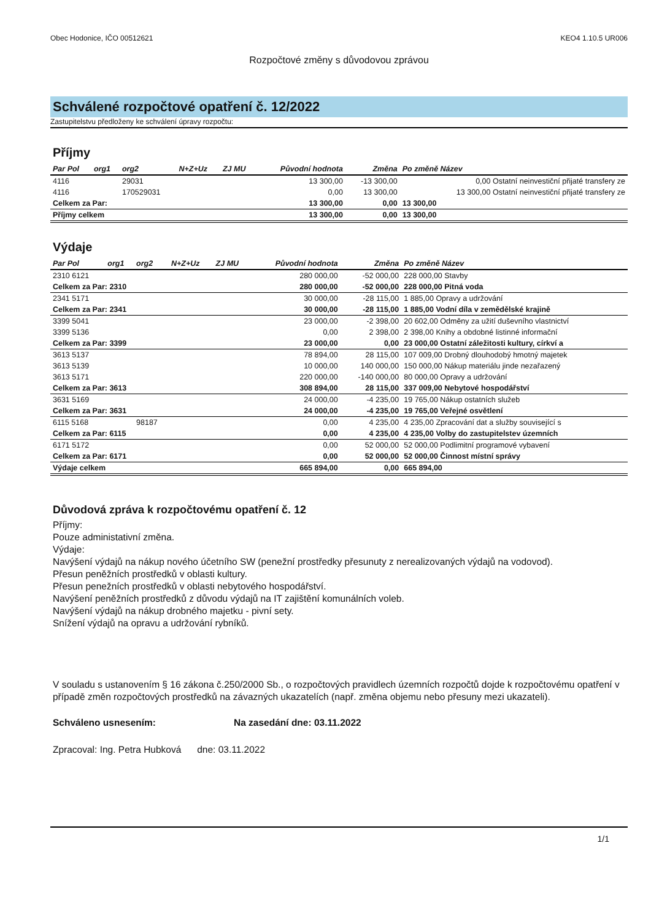Obec Hodonice, IČO 00512621 KEO4 1.10.5 UR006
Rozpočtové změny s důvodovou zprávou
Schválené rozpočtové opatření č. 12/2022
Zastupitelstvu předloženy ke schválení úpravy rozpočtu:
Příjmy
| Par Pol | org1 | org2 | N+Z+Uz | ZJ MU | Původní hodnota | Změna | Po změně Název |
| --- | --- | --- | --- | --- | --- | --- | --- |
| 4116 | | 29031 | | | 13 300,00 | -13 300,00 | 0,00 Ostatní neinvestiční přijaté transfery ze |
| 4116 | | 170529031 | | | 0,00 | 13 300,00 | 13 300,00 Ostatní neinvestiční přijaté transfery ze |
| Celkem za Par: | | | | | 13 300,00 | 0,00 | 13 300,00 |
| Příjmy celkem | | | | | 13 300,00 | 0,00 | 13 300,00 |
Výdaje
| Par Pol | org1 | org2 | N+Z+Uz | ZJ MU | Původní hodnota | Změna | Po změně Název |
| --- | --- | --- | --- | --- | --- | --- | --- |
| 2310 6121 | | | | | 280 000,00 | -52 000,00 | 228 000,00 Stavby |
| Celkem za Par: 2310 | | | | | 280 000,00 | -52 000,00 | 228 000,00 Pitná voda |
| 2341 5171 | | | | | 30 000,00 | -28 115,00 | 1 885,00 Opravy a udržování |
| Celkem za Par: 2341 | | | | | 30 000,00 | -28 115,00 | 1 885,00 Vodní díla v zemědělské krajině |
| 3399 5041 | | | | | 23 000,00 | -2 398,00 | 20 602,00 Odměny za užití duševního vlastnictví |
| 3399 5136 | | | | | 0,00 | 2 398,00 | 2 398,00 Knihy a obdobné listinné informační |
| Celkem za Par: 3399 | | | | | 23 000,00 | 0,00 | 23 000,00 Ostatní záležitosti kultury, církví a |
| 3613 5137 | | | | | 78 894,00 | 28 115,00 | 107 009,00 Drobný dlouhodobý hmotný majetek |
| 3613 5139 | | | | | 10 000,00 | 140 000,00 | 150 000,00 Nákup materiálu jinde nezařazený |
| 3613 5171 | | | | | 220 000,00 | -140 000,00 | 80 000,00 Opravy a udržování |
| Celkem za Par: 3613 | | | | | 308 894,00 | 28 115,00 | 337 009,00 Nebytové hospodářství |
| 3631 5169 | | | | | 24 000,00 | -4 235,00 | 19 765,00 Nákup ostatních služeb |
| Celkem za Par: 3631 | | | | | 24 000,00 | -4 235,00 | 19 765,00 Veřejné osvětlení |
| 6115 5168 | | 98187 | | | 0,00 | 4 235,00 | 4 235,00 Zpracování dat a služby související s |
| Celkem za Par: 6115 | | | | | 0,00 | 4 235,00 | 4 235,00 Volby do zastupitelstev územních |
| 6171 5172 | | | | | 0,00 | 52 000,00 | 52 000,00 Podlimitní programové vybavení |
| Celkem za Par: 6171 | | | | | 0,00 | 52 000,00 | 52 000,00 Činnost místní správy |
| Výdaje celkem | | | | | 665 894,00 | 0,00 | 665 894,00 |
Důvodová zpráva k rozpočtovému opatření č. 12
Příjmy:
Pouze administativní změna.
Výdaje:
Navýšení výdajů na nákup nového účetního SW (penežní prostředky přesunuty z nerealizovaných výdajů na vodovod).
Přesun peněžních prostředků v oblasti kultury.
Přesun penežních prostředků v oblasti nebytového hospodářství.
Navýšení peněžních prostředků z důvodu výdajů na IT zajištění komunálních voleb.
Navýšení výdajů na nákup drobného majetku - pivní sety.
Snížení výdajů na opravu a udržování rybníků.
V souladu s ustanovením § 16 zákona č.250/2000 Sb., o rozpočtových pravidlech územních rozpočtů dojde k rozpočtovému opatření v případě změn rozpočtových prostředků na závazných ukazatelích (např. změna objemu nebo přesuny mezi ukazateli).
Schváleno usnesením: Na zasedání dne: 03.11.2022
Zpracoval: Ing. Petra Hubková dne: 03.11.2022
1/1